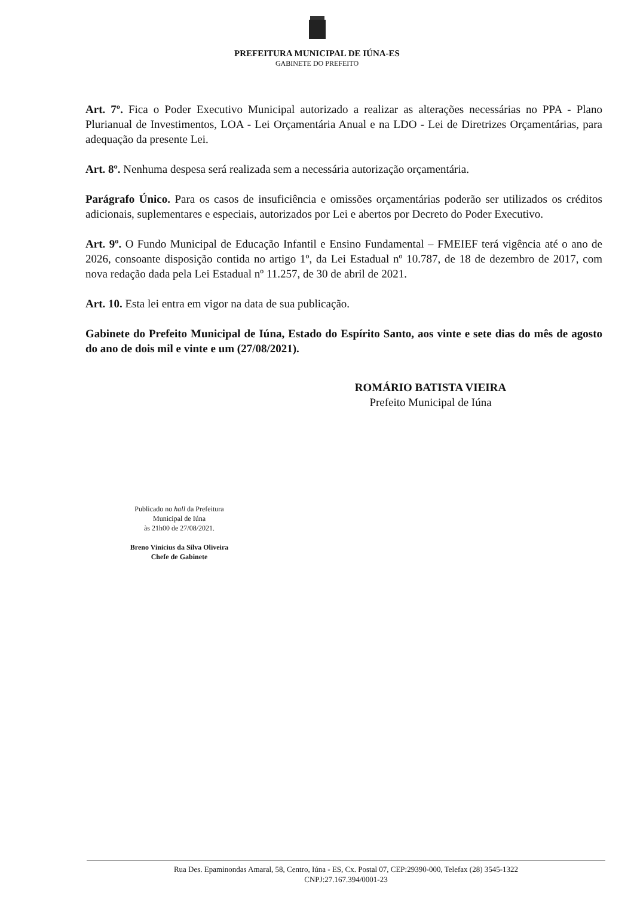PREFEITURA MUNICIPAL DE IÚNA-ES
GABINETE DO PREFEITO
Art. 7º. Fica o Poder Executivo Municipal autorizado a realizar as alterações necessárias no PPA - Plano Plurianual de Investimentos, LOA - Lei Orçamentária Anual e na LDO - Lei de Diretrizes Orçamentárias, para adequação da presente Lei.
Art. 8º. Nenhuma despesa será realizada sem a necessária autorização orçamentária.
Parágrafo Único. Para os casos de insuficiência e omissões orçamentárias poderão ser utilizados os créditos adicionais, suplementares e especiais, autorizados por Lei e abertos por Decreto do Poder Executivo.
Art. 9º. O Fundo Municipal de Educação Infantil e Ensino Fundamental – FMEIEF terá vigência até o ano de 2026, consoante disposição contida no artigo 1º, da Lei Estadual nº 10.787, de 18 de dezembro de 2017, com nova redação dada pela Lei Estadual nº 11.257, de 30 de abril de 2021.
Art. 10. Esta lei entra em vigor na data de sua publicação.
Gabinete do Prefeito Municipal de Iúna, Estado do Espírito Santo, aos vinte e sete dias do mês de agosto do ano de dois mil e vinte e um (27/08/2021).
ROMÁRIO BATISTA VIEIRA
Prefeito Municipal de Iúna
Publicado no hall da Prefeitura
Municipal de Iúna
às 21h00 de 27/08/2021.
Breno Vinicius da Silva Oliveira
Chefe de Gabinete
Rua Des. Epaminondas Amaral, 58, Centro, Iúna - ES, Cx. Postal 07, CEP:29390-000, Telefax (28) 3545-1322
CNPJ:27.167.394/0001-23